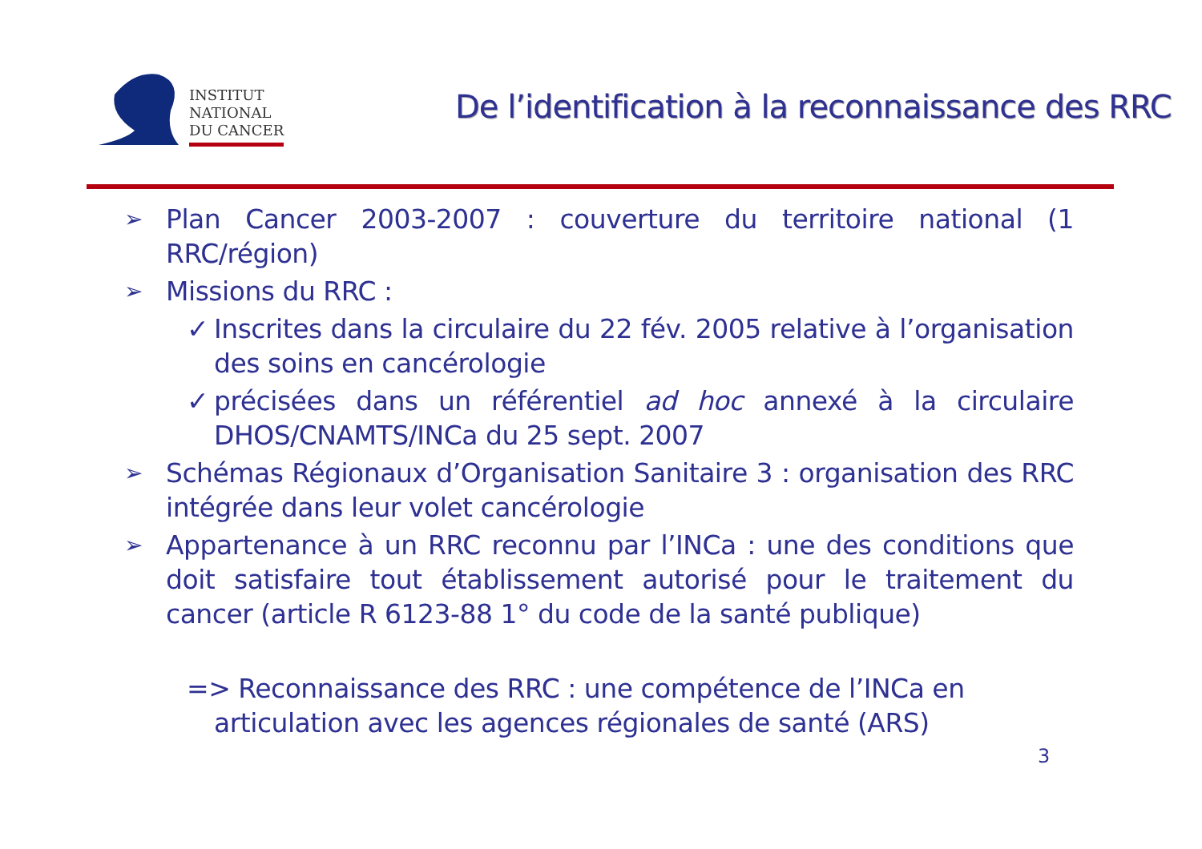INSTITUT
NATIONAL
DU CANCER
De l’identification à la reconnaissance des RRC
➢ Plan Cancer 2003-2007 : couverture du territoire national (1 RRC/région)
➢ Missions du RRC :
✓ Inscrites dans la circulaire du 22 fév. 2005 relative à l’organisation des soins en cancérologie
✓ précisées dans un référentiel ad hoc annexé à la circulaire DHOS/CNAMTS/INCa du 25 sept. 2007
➢ Schémas Régionaux d’Organisation Sanitaire 3 : organisation des RRC intégrée dans leur volet cancérologie
➢ Appartenance à un RRC reconnu par l’INCa : une des conditions que doit satisfaire tout établissement autorisé pour le traitement du cancer (article R 6123-88 1° du code de la santé publique)
=> Reconnaissance des RRC : une compétence de l’INCa en
articulation avec les agences régionales de santé (ARS)
3